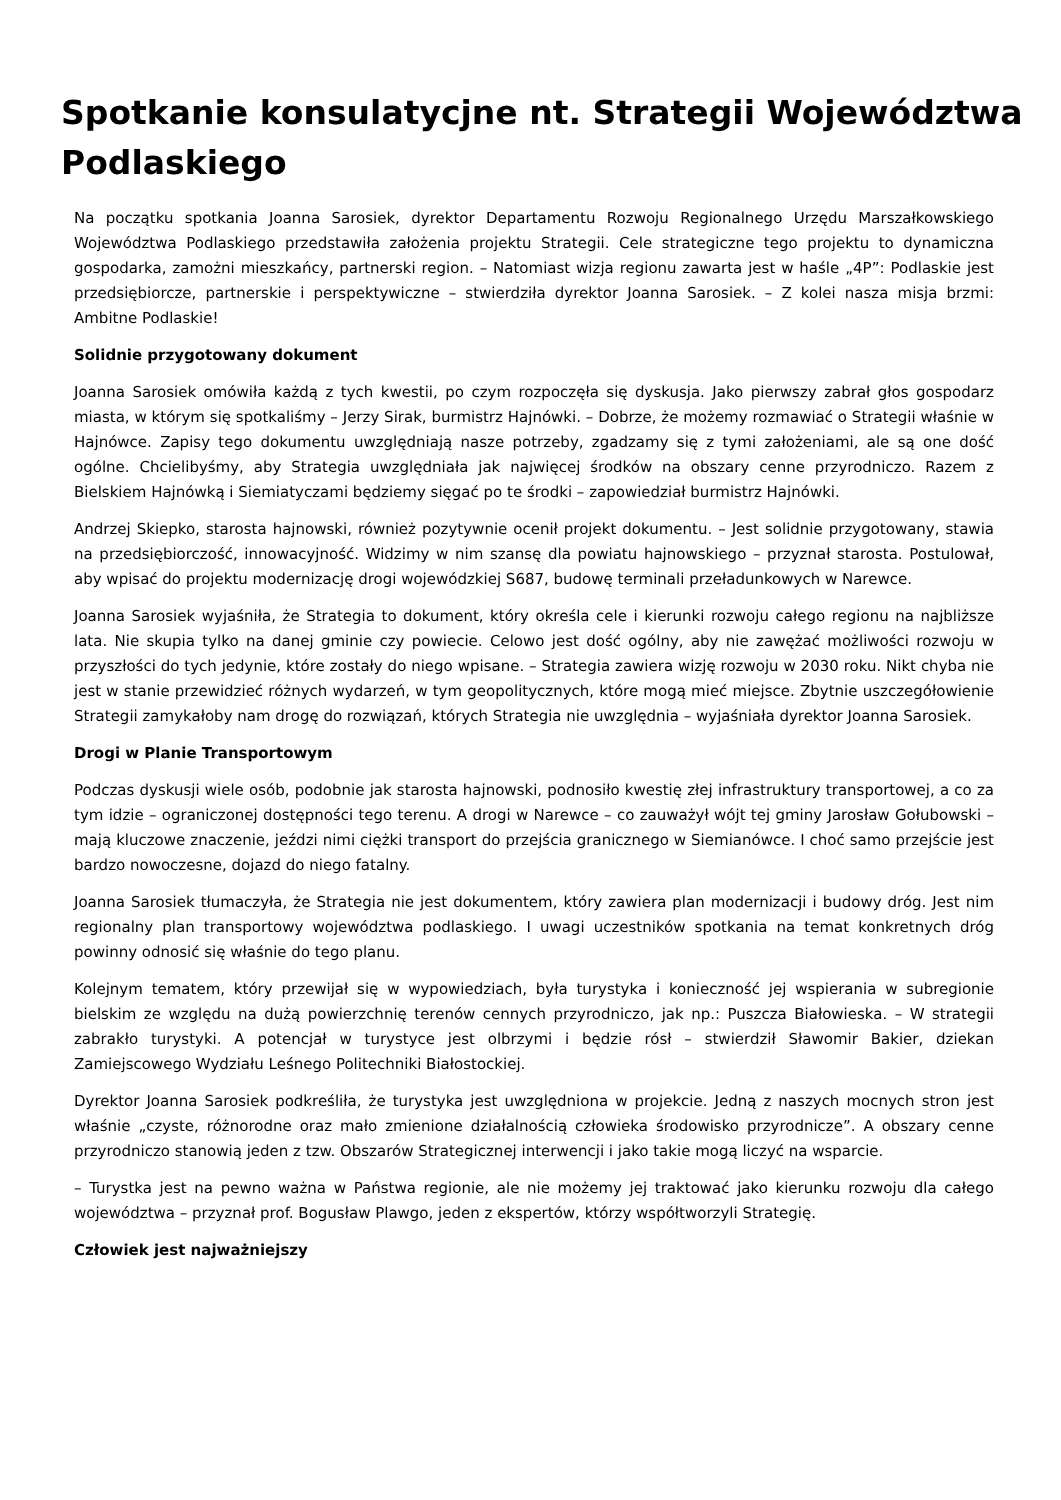Spotkanie konsulatycjne nt. Strategii Województwa Podlaskiego
Na początku spotkania Joanna Sarosiek, dyrektor Departamentu Rozwoju Regionalnego Urzędu Marszałkowskiego Województwa Podlaskiego przedstawiła założenia projektu Strategii. Cele strategiczne tego projektu to dynamiczna gospodarka, zamożni mieszkańcy, partnerski region. – Natomiast wizja regionu zawarta jest w haśle „4P”: Podlaskie jest przedsiębiorcze, partnerskie i perspektywiczne – stwierdziła dyrektor Joanna Sarosiek. – Z kolei nasza misja brzmi: Ambitne Podlaskie!
Solidnie przygotowany dokument
Joanna Sarosiek omówiła każdą z tych kwestii, po czym rozpoczęła się dyskusja. Jako pierwszy zabrał głos gospodarz miasta, w którym się spotkaliśmy – Jerzy Sirak, burmistrz Hajnówki. – Dobrze, że możemy rozmawiać o Strategii właśnie w Hajnówce. Zapisy tego dokumentu uwzględniają nasze potrzeby, zgadzamy się z tymi założeniami, ale są one dość ogólne. Chcielibyśmy, aby Strategia uwzględniała jak najwięcej środków na obszary cenne przyrodniczo. Razem z Bielskiem Hajnówką i Siemiatyczami będziemy sięgać po te środki – zapowiedział burmistrz Hajnówki.
Andrzej Skiepko, starosta hajnowski, również pozytywnie ocenił projekt dokumentu. – Jest solidnie przygotowany, stawia na przedsiębiorczość, innowacyjność. Widzimy w nim szansę dla powiatu hajnowskiego – przyznał starosta. Postulował, aby wpisać do projektu modernizację drogi wojewódzkiej S687, budowę terminali przeładunkowych w Narewce.
Joanna Sarosiek wyjaśniła, że Strategia to dokument, który określa cele i kierunki rozwoju całego regionu na najbliższe lata. Nie skupia tylko na danej gminie czy powiecie. Celowo jest dość ogólny, aby nie zawężać możliwości rozwoju w przyszłości do tych jedynie, które zostały do niego wpisane. – Strategia zawiera wizję rozwoju w 2030 roku. Nikt chyba nie jest w stanie przewidzieć różnych wydarzeń, w tym geopolitycznych, które mogą mieć miejsce. Zbytnie uszczegółowienie Strategii zamykałoby nam drogę do rozwiązań, których Strategia nie uwzględnia – wyjaśniała dyrektor Joanna Sarosiek.
Drogi w Planie Transportowym
Podczas dyskusji wiele osób, podobnie jak starosta hajnowski, podnosiło kwestię złej infrastruktury transportowej, a co za tym idzie – ograniczonej dostępności tego terenu. A drogi w Narewce – co zauważył wójt tej gminy Jarosław Gołubowski – mają kluczowe znaczenie, jeździ nimi ciężki transport do przejścia granicznego w Siemianówce. I choć samo przejście jest bardzo nowoczesne, dojazd do niego fatalny.
Joanna Sarosiek tłumaczyła, że Strategia nie jest dokumentem, który zawiera plan modernizacji i budowy dróg. Jest nim regionalny plan transportowy województwa podlaskiego. I uwagi uczestników spotkania na temat konkretnych dróg powinny odnosić się właśnie do tego planu.
Kolejnym tematem, który przewijał się w wypowiedziach, była turystyka i konieczność jej wspierania w subregionie bielskim ze względu na dużą powierzchnię terenów cennych przyrodniczo, jak np.: Puszcza Białowieska. – W strategii zabrakło turystyki. A potencjał w turystyce jest olbrzymi i będzie rósł – stwierdził Sławomir Bakier, dziekan Zamiejscowego Wydziału Leśnego Politechniki Białostockiej.
Dyrektor Joanna Sarosiek podkreśliła, że turystyka jest uwzględniona w projekcie. Jedną z naszych mocnych stron jest właśnie „czyste, różnorodne oraz mało zmienione działalnością człowieka środowisko przyrodnicze”. A obszary cenne przyrodniczo stanowią jeden z tzw. Obszarów Strategicznej interwencji i jako takie mogą liczyć na wsparcie.
– Turystka jest na pewno ważna w Państwa regionie, ale nie możemy jej traktować jako kierunku rozwoju dla całego województwa – przyznał prof. Bogusław Plawgo, jeden z ekspertów, którzy współtworzyli Strategię.
Człowiek jest najważniejszy